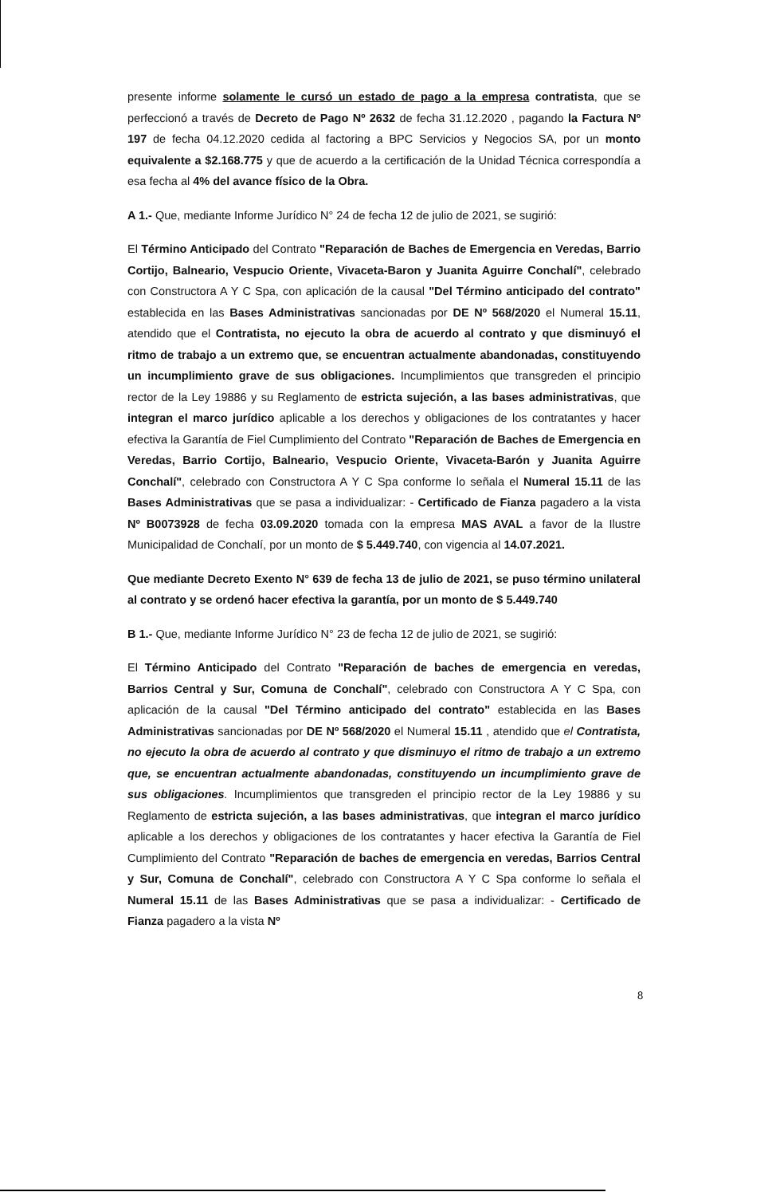presente informe solamente le cursó un estado de pago a la empresa contratista, que se perfeccionó a través de Decreto de Pago Nº 2632 de fecha 31.12.2020 , pagando la Factura Nº 197 de fecha 04.12.2020 cedida al factoring a BPC Servicios y Negocios SA, por un monto equivalente a $2.168.775 y que de acuerdo a la certificación de la Unidad Técnica correspondía a esa fecha al 4% del avance físico de la Obra.
A 1.- Que, mediante Informe Jurídico N° 24 de fecha 12 de julio de 2021, se sugirió:
El Término Anticipado del Contrato "Reparación de Baches de Emergencia en Veredas, Barrio Cortijo, Balneario, Vespucio Oriente, Vivaceta-Baron y Juanita Aguirre Conchalí", celebrado con Constructora A Y C Spa, con aplicación de la causal "Del Término anticipado del contrato" establecida en las Bases Administrativas sancionadas por DE Nº 568/2020 el Numeral 15.11, atendido que el Contratista, no ejecuto la obra de acuerdo al contrato y que disminuyó el ritmo de trabajo a un extremo que, se encuentran actualmente abandonadas, constituyendo un incumplimiento grave de sus obligaciones. Incumplimientos que transgreden el principio rector de la Ley 19886 y su Reglamento de estricta sujeción, a las bases administrativas, que integran el marco jurídico aplicable a los derechos y obligaciones de los contratantes y hacer efectiva la Garantía de Fiel Cumplimiento del Contrato "Reparación de Baches de Emergencia en Veredas, Barrio Cortijo, Balneario, Vespucio Oriente, Vivaceta-Barón y Juanita Aguirre Conchalí", celebrado con Constructora A Y C Spa conforme lo señala el Numeral 15.11 de las Bases Administrativas que se pasa a individualizar: - Certificado de Fianza pagadero a la vista Nº B0073928 de fecha 03.09.2020 tomada con la empresa MAS AVAL a favor de la Ilustre Municipalidad de Conchalí, por un monto de $ 5.449.740, con vigencia al 14.07.2021.
Que mediante Decreto Exento N° 639 de fecha 13 de julio de 2021, se puso término unilateral al contrato y se ordenó hacer efectiva la garantía, por un monto de $ 5.449.740
B 1.- Que, mediante Informe Jurídico N° 23 de fecha 12 de julio de 2021, se sugirió:
El Término Anticipado del Contrato "Reparación de baches de emergencia en veredas, Barrios Central y Sur, Comuna de Conchalí", celebrado con Constructora A Y C Spa, con aplicación de la causal "Del Término anticipado del contrato" establecida en las Bases Administrativas sancionadas por DE Nº 568/2020 el Numeral 15.11 , atendido que el Contratista, no ejecuto la obra de acuerdo al contrato y que disminuyo el ritmo de trabajo a un extremo que, se encuentran actualmente abandonadas, constituyendo un incumplimiento grave de sus obligaciones. Incumplimientos que transgreden el principio rector de la Ley 19886 y su Reglamento de estricta sujeción, a las bases administrativas, que integran el marco jurídico aplicable a los derechos y obligaciones de los contratantes y hacer efectiva la Garantía de Fiel Cumplimiento del Contrato "Reparación de baches de emergencia en veredas, Barrios Central y Sur, Comuna de Conchalí", celebrado con Constructora A Y C Spa conforme lo señala el Numeral 15.11 de las Bases Administrativas que se pasa a individualizar: - Certificado de Fianza pagadero a la vista Nº
8